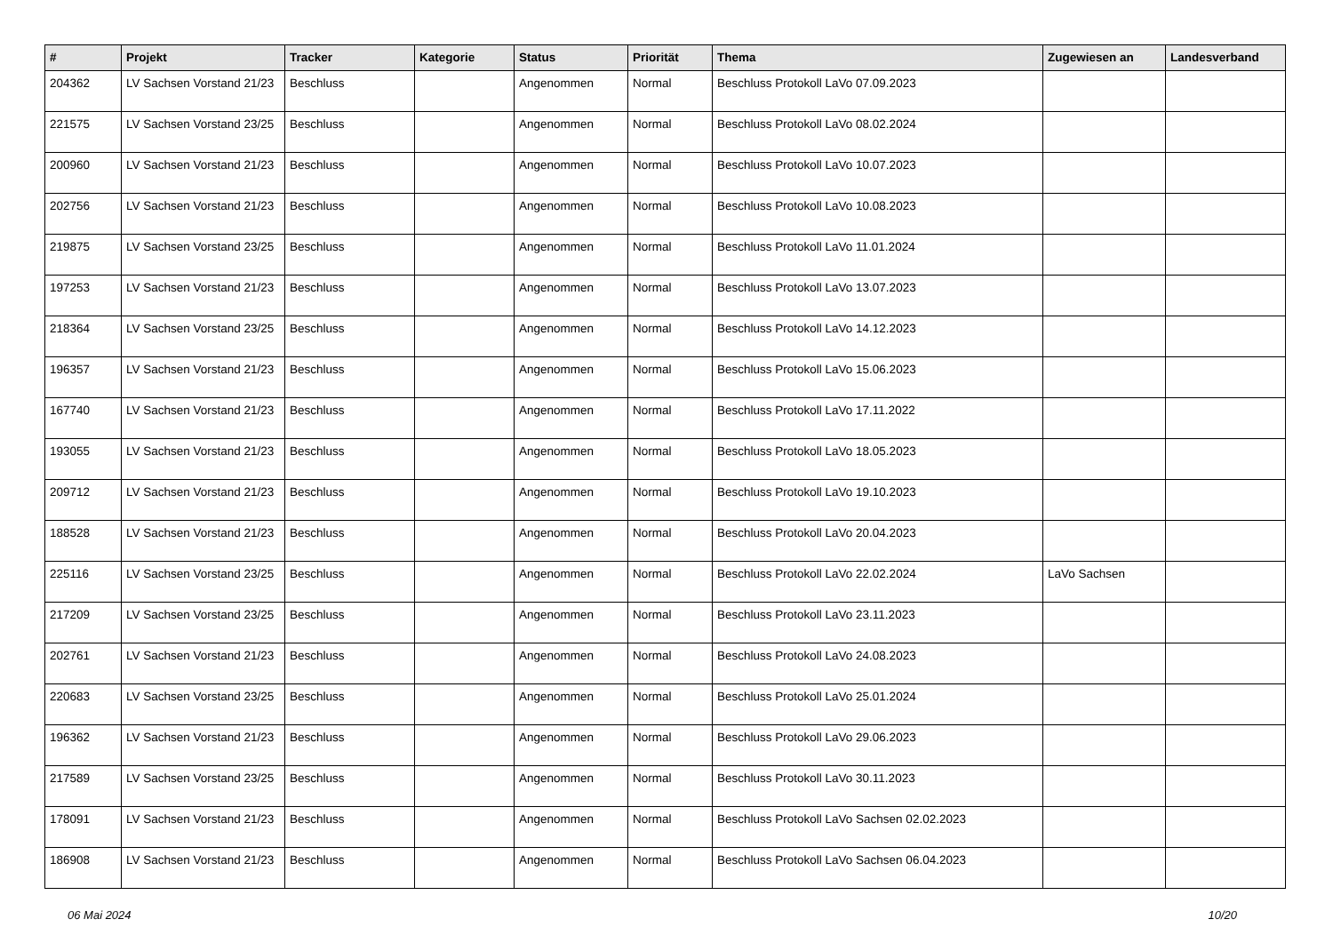| # | Projekt | Tracker | Kategorie | Status | Priorität | Thema | Zugewiesen an | Landesverband |
| --- | --- | --- | --- | --- | --- | --- | --- | --- |
| 204362 | LV Sachsen Vorstand 21/23 | Beschluss | | Angenommen | Normal | Beschluss Protokoll LaVo 07.09.2023 | | |
| 221575 | LV Sachsen Vorstand 23/25 | Beschluss | | Angenommen | Normal | Beschluss Protokoll LaVo 08.02.2024 | | |
| 200960 | LV Sachsen Vorstand 21/23 | Beschluss | | Angenommen | Normal | Beschluss Protokoll LaVo 10.07.2023 | | |
| 202756 | LV Sachsen Vorstand 21/23 | Beschluss | | Angenommen | Normal | Beschluss Protokoll LaVo 10.08.2023 | | |
| 219875 | LV Sachsen Vorstand 23/25 | Beschluss | | Angenommen | Normal | Beschluss Protokoll LaVo 11.01.2024 | | |
| 197253 | LV Sachsen Vorstand 21/23 | Beschluss | | Angenommen | Normal | Beschluss Protokoll LaVo 13.07.2023 | | |
| 218364 | LV Sachsen Vorstand 23/25 | Beschluss | | Angenommen | Normal | Beschluss Protokoll LaVo 14.12.2023 | | |
| 196357 | LV Sachsen Vorstand 21/23 | Beschluss | | Angenommen | Normal | Beschluss Protokoll LaVo 15.06.2023 | | |
| 167740 | LV Sachsen Vorstand 21/23 | Beschluss | | Angenommen | Normal | Beschluss Protokoll LaVo 17.11.2022 | | |
| 193055 | LV Sachsen Vorstand 21/23 | Beschluss | | Angenommen | Normal | Beschluss Protokoll LaVo 18.05.2023 | | |
| 209712 | LV Sachsen Vorstand 21/23 | Beschluss | | Angenommen | Normal | Beschluss Protokoll LaVo 19.10.2023 | | |
| 188528 | LV Sachsen Vorstand 21/23 | Beschluss | | Angenommen | Normal | Beschluss Protokoll LaVo 20.04.2023 | | |
| 225116 | LV Sachsen Vorstand 23/25 | Beschluss | | Angenommen | Normal | Beschluss Protokoll LaVo 22.02.2024 | LaVo Sachsen | |
| 217209 | LV Sachsen Vorstand 23/25 | Beschluss | | Angenommen | Normal | Beschluss Protokoll LaVo 23.11.2023 | | |
| 202761 | LV Sachsen Vorstand 21/23 | Beschluss | | Angenommen | Normal | Beschluss Protokoll LaVo 24.08.2023 | | |
| 220683 | LV Sachsen Vorstand 23/25 | Beschluss | | Angenommen | Normal | Beschluss Protokoll LaVo 25.01.2024 | | |
| 196362 | LV Sachsen Vorstand 21/23 | Beschluss | | Angenommen | Normal | Beschluss Protokoll LaVo 29.06.2023 | | |
| 217589 | LV Sachsen Vorstand 23/25 | Beschluss | | Angenommen | Normal | Beschluss Protokoll LaVo 30.11.2023 | | |
| 178091 | LV Sachsen Vorstand 21/23 | Beschluss | | Angenommen | Normal | Beschluss Protokoll LaVo Sachsen 02.02.2023 | | |
| 186908 | LV Sachsen Vorstand 21/23 | Beschluss | | Angenommen | Normal | Beschluss Protokoll LaVo Sachsen 06.04.2023 | | |
06 Mai 2024 10/20